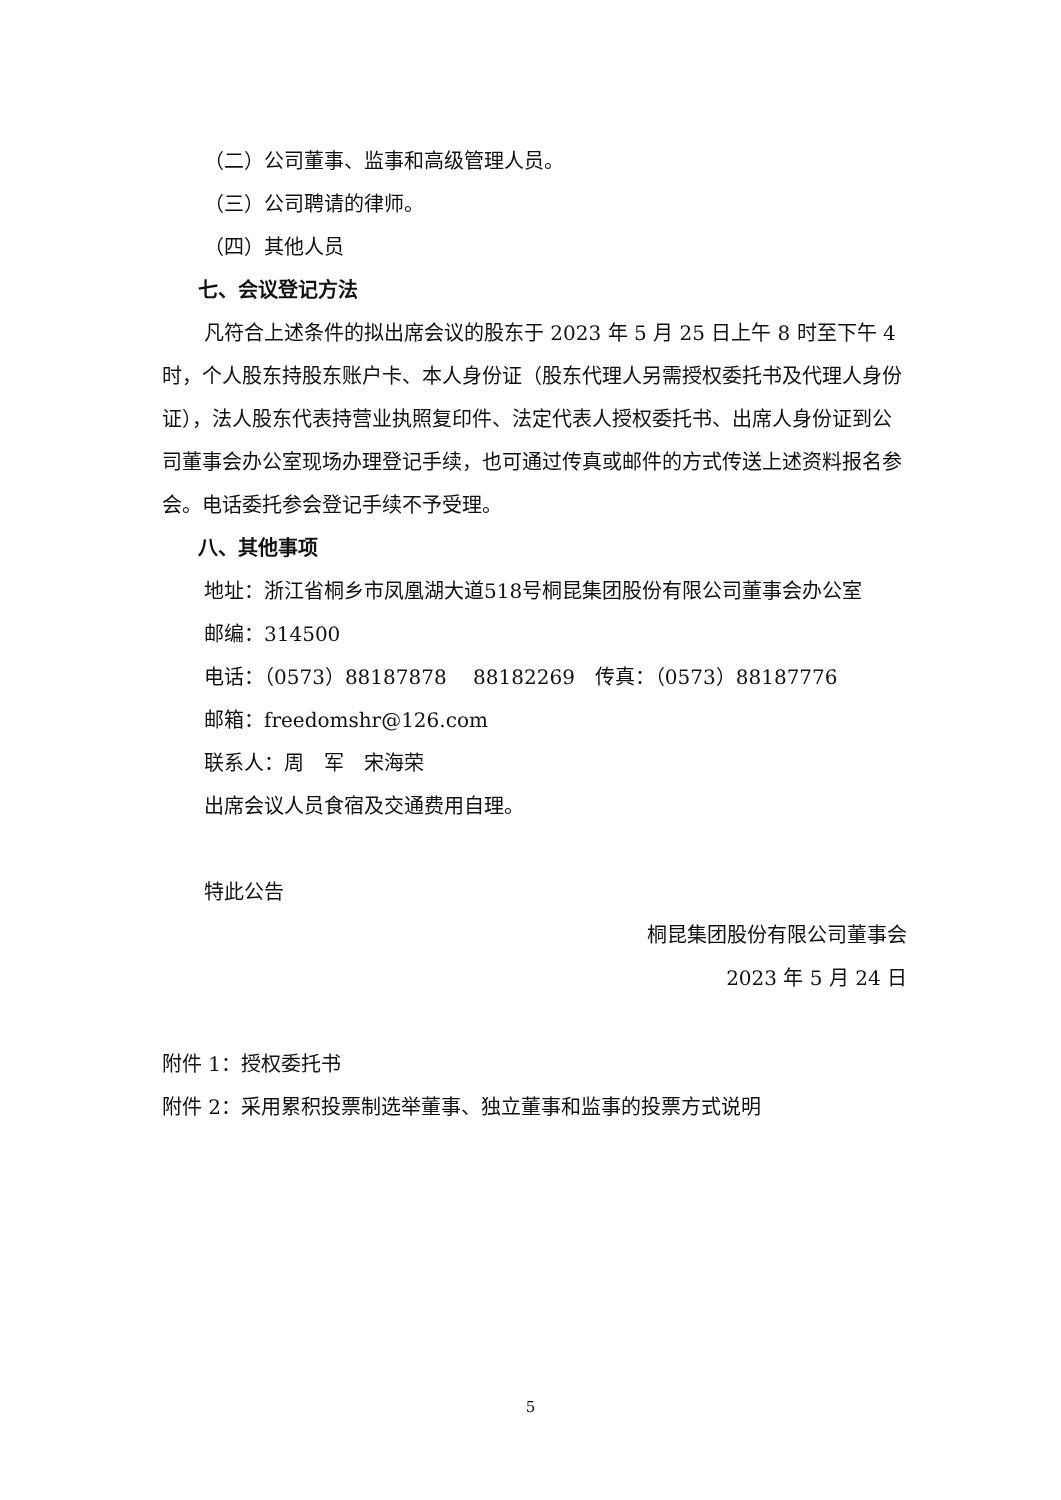（二）公司董事、监事和高级管理人员。
（三）公司聘请的律师。
（四）其他人员
七、会议登记方法
凡符合上述条件的拟出席会议的股东于 2023 年 5 月 25 日上午 8 时至下午 4 时，个人股东持股东账户卡、本人身份证（股东代理人另需授权委托书及代理人身份证），法人股东代表持营业执照复印件、法定代表人授权委托书、出席人身份证到公司董事会办公室现场办理登记手续，也可通过传真或邮件的方式传送上述资料报名参会。电话委托参会登记手续不予受理。
八、其他事项
地址：浙江省桐乡市凤凰湖大道518号桐昆集团股份有限公司董事会办公室
邮编：314500
电话：（0573）88187878　 88182269　传真：（0573）88187776
邮箱：freedomshr@126.com
联系人：周　军　宋海荣
出席会议人员食宿及交通费用自理。
特此公告
桐昆集团股份有限公司董事会
2023 年 5 月 24 日
附件 1：授权委托书
附件 2：采用累积投票制选举董事、独立董事和监事的投票方式说明
5